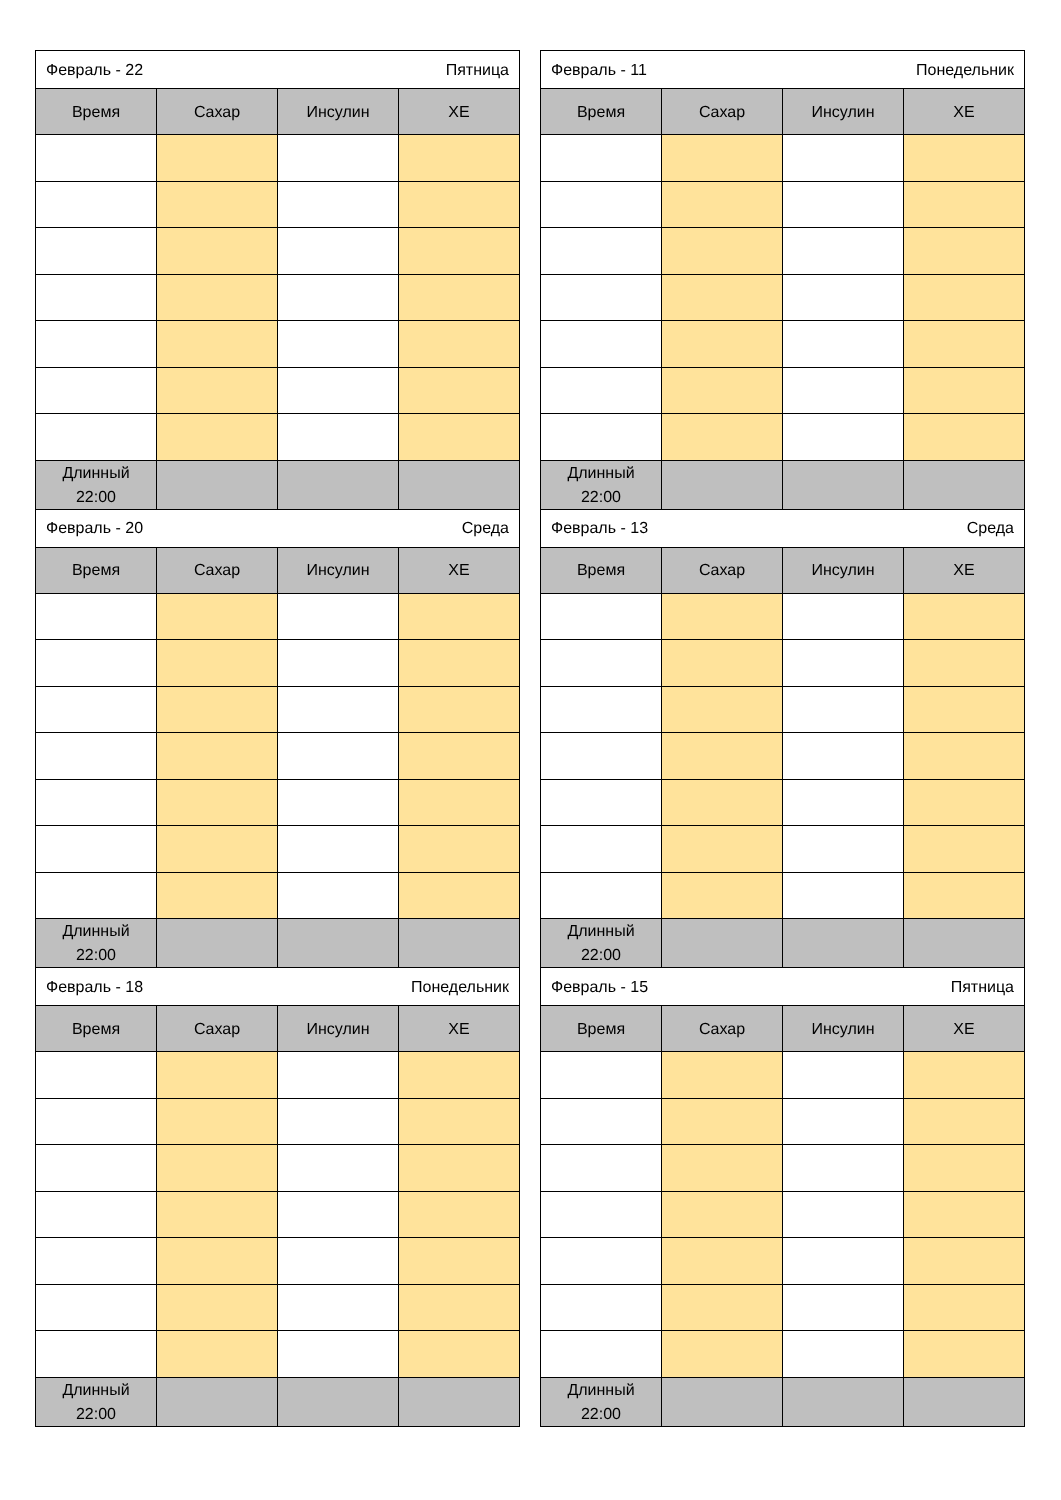| Февраль - 22 Пятница | | | |
| Время | Сахар | Инсулин | ХЕ |
| Длинный 22:00 | | | |
| Февраль - 20 Среда | | | |
| Время | Сахар | Инсулин | ХЕ |
| Длинный 22:00 | | | |
| Февраль - 18 Понедельник | | | |
| Время | Сахар | Инсулин | ХЕ |
| Длинный 22:00 | | | |
| Февраль - 11 Понедельник | | | |
| Время | Сахар | Инсулин | ХЕ |
| Длинный 22:00 | | | |
| Февраль - 13 Среда | | | |
| Время | Сахар | Инсулин | ХЕ |
| Длинный 22:00 | | | |
| Февраль - 15 Пятница | | | |
| Время | Сахар | Инсулин | ХЕ |
| Длинный 22:00 | | | |